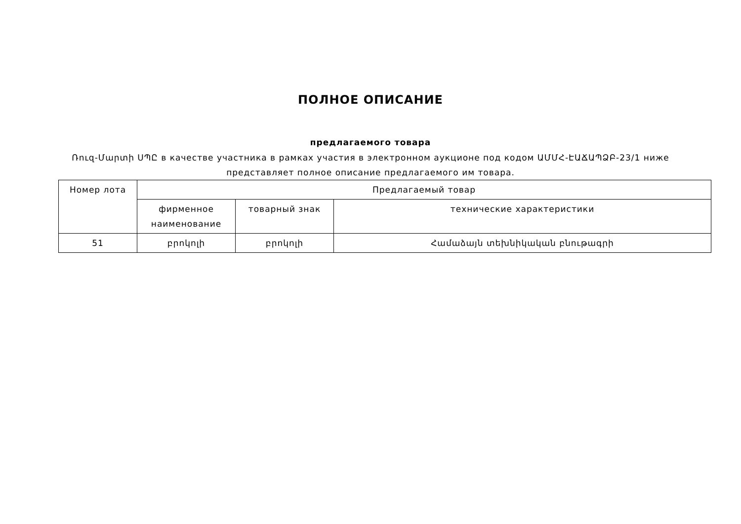ПОЛНОЕ ОПИСАНИЕ
предлагаемого товара
Ռուզ-Մարտի ՍՊԸ в качестве участника в рамках участия в электронном аукционе под кодом ԱՄՄՀ-ԷԱՃԱՊՁԲ-23/1 ниже представляет полное описание предлагаемого им товара.
| Номер лота | Предлагаемый товар | | |
| --- | --- | --- | --- |
| | фирменное наименование | товарный знак | технические характеристики |
| 51 | բրոկոլի | բրոկոլի | Համաձայն տեխնիկական բնութագրի |